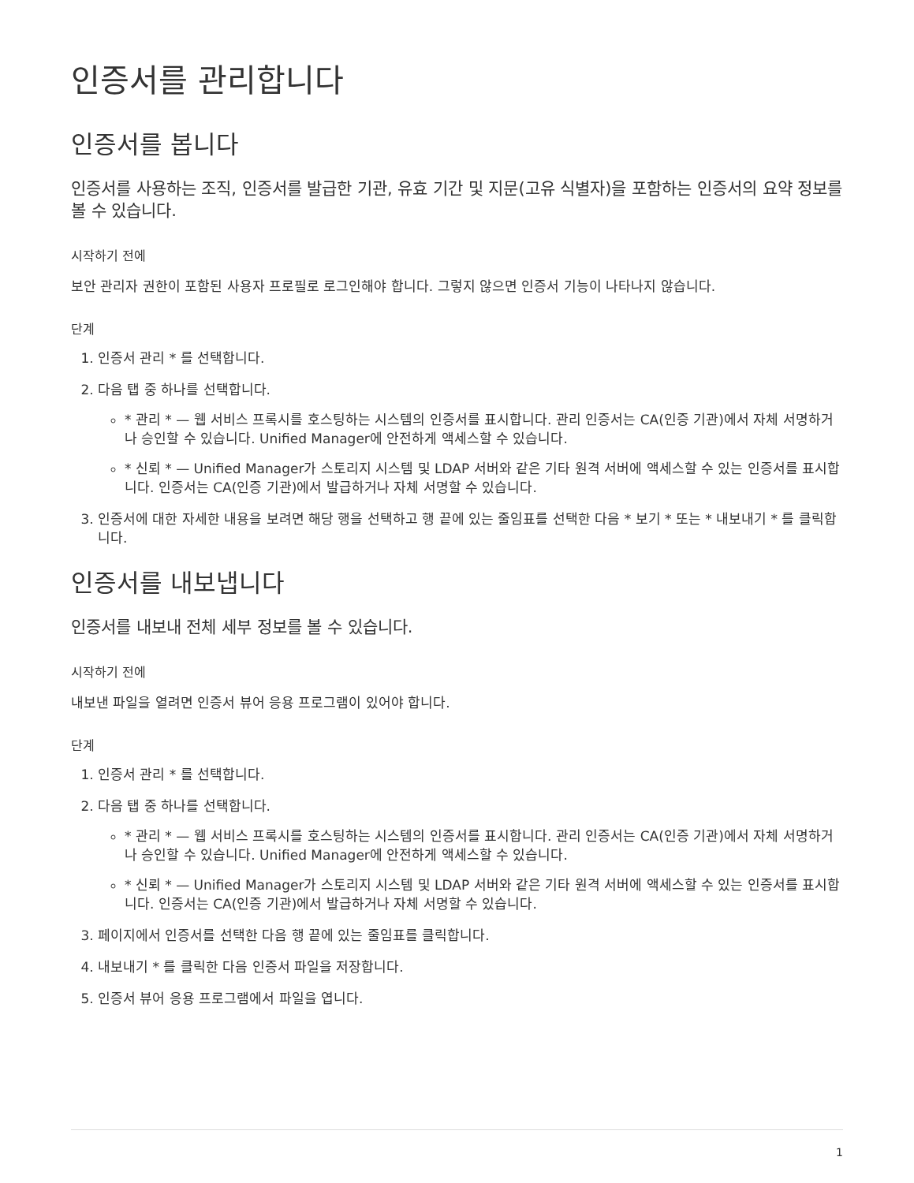인증서를 관리합니다
인증서를 봅니다
인증서를 사용하는 조직, 인증서를 발급한 기관, 유효 기간 및 지문(고유 식별자)을 포함하는 인증서의 요약 정보를 볼 수 있습니다.
시작하기 전에
보안 관리자 권한이 포함된 사용자 프로필로 로그인해야 합니다. 그렇지 않으면 인증서 기능이 나타나지 않습니다.
단계
1. 인증서 관리 * 를 선택합니다.
2. 다음 탭 중 하나를 선택합니다.
* 관리 * — 웹 서비스 프록시를 호스팅하는 시스템의 인증서를 표시합니다. 관리 인증서는 CA(인증 기관)에서 자체 서명하거나 승인할 수 있습니다. Unified Manager에 안전하게 액세스할 수 있습니다.
* 신뢰 * — Unified Manager가 스토리지 시스템 및 LDAP 서버와 같은 기타 원격 서버에 액세스할 수 있는 인증서를 표시합니다. 인증서는 CA(인증 기관)에서 발급하거나 자체 서명할 수 있습니다.
3. 인증서에 대한 자세한 내용을 보려면 해당 행을 선택하고 행 끝에 있는 줄임표를 선택한 다음 * 보기 * 또는 * 내보내기 * 를 클릭합니다.
인증서를 내보냅니다
인증서를 내보내 전체 세부 정보를 볼 수 있습니다.
시작하기 전에
내보낸 파일을 열려면 인증서 뷰어 응용 프로그램이 있어야 합니다.
단계
1. 인증서 관리 * 를 선택합니다.
2. 다음 탭 중 하나를 선택합니다.
* 관리 * — 웹 서비스 프록시를 호스팅하는 시스템의 인증서를 표시합니다. 관리 인증서는 CA(인증 기관)에서 자체 서명하거나 승인할 수 있습니다. Unified Manager에 안전하게 액세스할 수 있습니다.
* 신뢰 * — Unified Manager가 스토리지 시스템 및 LDAP 서버와 같은 기타 원격 서버에 액세스할 수 있는 인증서를 표시합니다. 인증서는 CA(인증 기관)에서 발급하거나 자체 서명할 수 있습니다.
3. 페이지에서 인증서를 선택한 다음 행 끝에 있는 줄임표를 클릭합니다.
4. 내보내기 * 를 클릭한 다음 인증서 파일을 저장합니다.
5. 인증서 뷰어 응용 프로그램에서 파일을 엽니다.
1